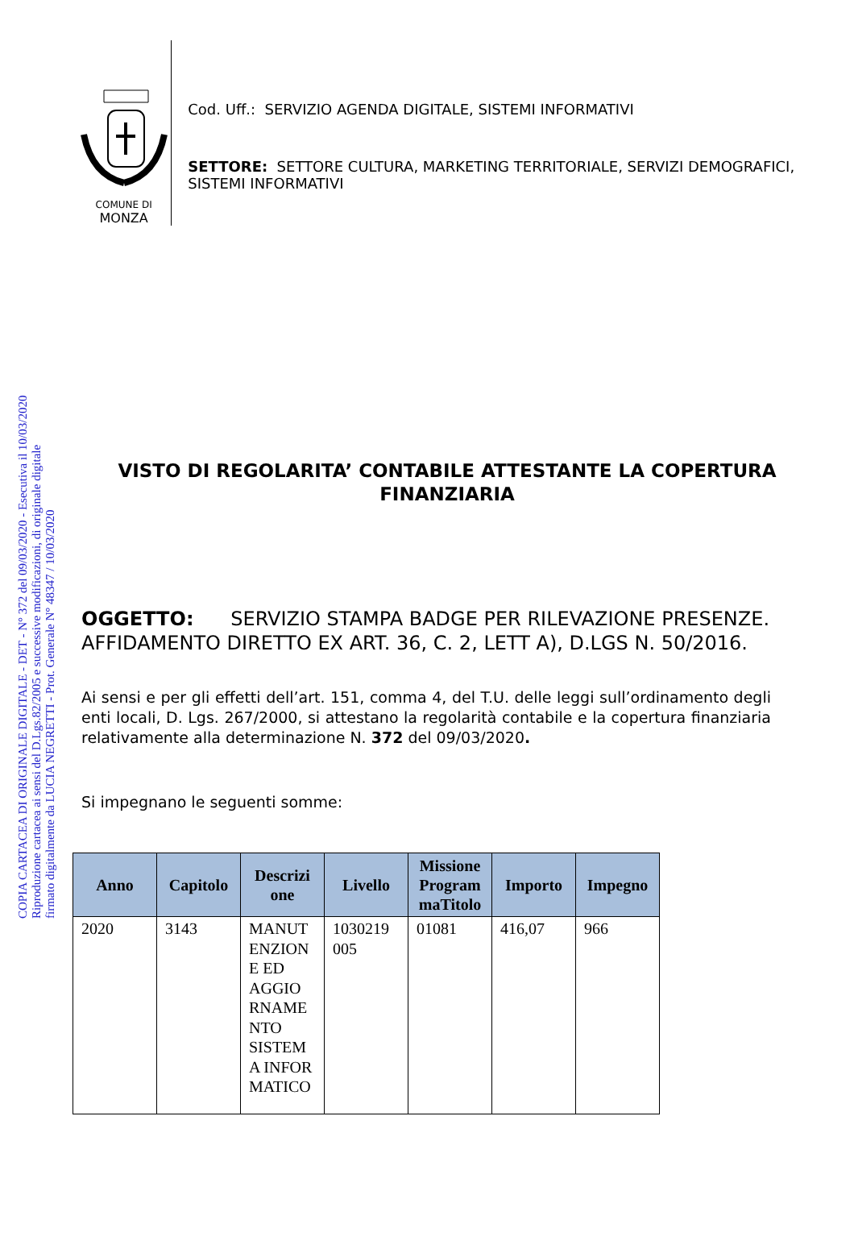COPIA CARTACEA DI ORIGINALE DIGITALE - DET - N° 372 del 09/03/2020 - Esecutiva il 10/03/2020
Riproduzione cartacea ai sensi del D.Lgs.82/2005 e successive modificazioni, di originale digitale
firmato digitalmente da LUCIA NEGRETTI - Prot. Generale N° 48347 / 10/03/2020
COMUNE DI
MONZA
Cod. Uff.: SERVIZIO AGENDA DIGITALE, SISTEMI INFORMATIVI
SETTORE: SETTORE CULTURA, MARKETING TERRITORIALE, SERVIZI DEMOGRAFICI, SISTEMI INFORMATIVI
VISTO DI REGOLARITA’ CONTABILE ATTESTANTE LA COPERTURA FINANZIARIA
OGGETTO: SERVIZIO STAMPA BADGE PER RILEVAZIONE PRESENZE. AFFIDAMENTO DIRETTO EX ART. 36, C. 2, LETT A), D.LGS N. 50/2016.
Ai sensi e per gli effetti dell’art. 151, comma 4, del T.U. delle leggi sull’ordinamento degli enti locali, D. Lgs. 267/2000, si attestano la regolarità contabile e la copertura finanziaria relativamente alla determinazione N. 372 del 09/03/2020.
Si impegnano le seguenti somme:
| Anno | Capitolo | Descrizi one | Livello | Missione Program maTitolo | Importo | Impegno |
| --- | --- | --- | --- | --- | --- | --- |
| 2020 | 3143 | MANUT ENZION E ED AGGIO RNAME NTO SISTEM A INFOR MATICO | 1030219 005 | 01081 | 416,07 | 966 |